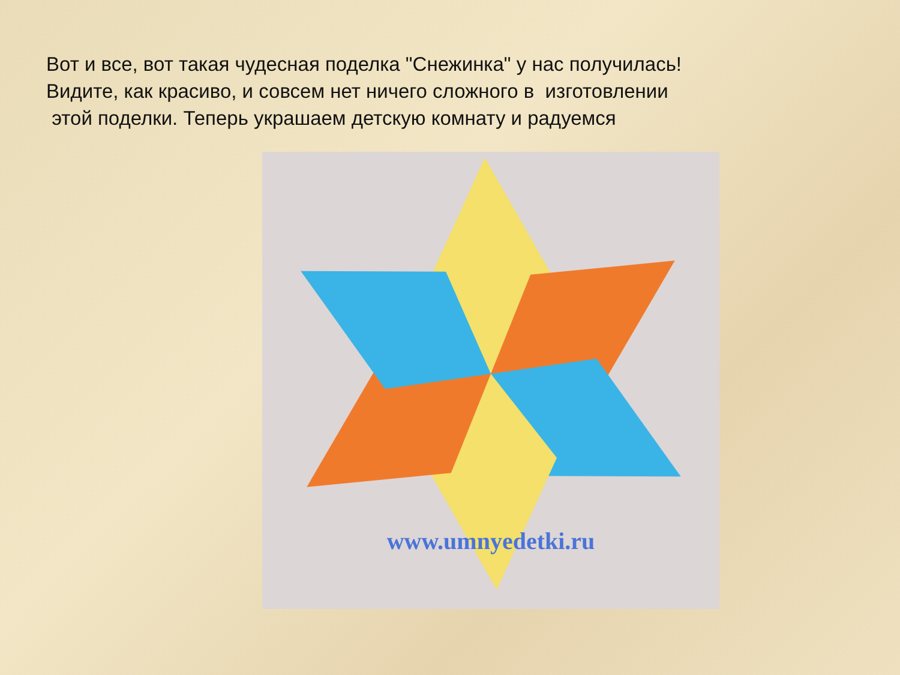Вот и все, вот такая чудесная поделка "Снежинка" у нас получилась!
Видите, как красиво, и совсем нет ничего сложного в изготовлении
этой поделки. Теперь украшаем детскую комнату и радуемся
www.umnyedetki.ru